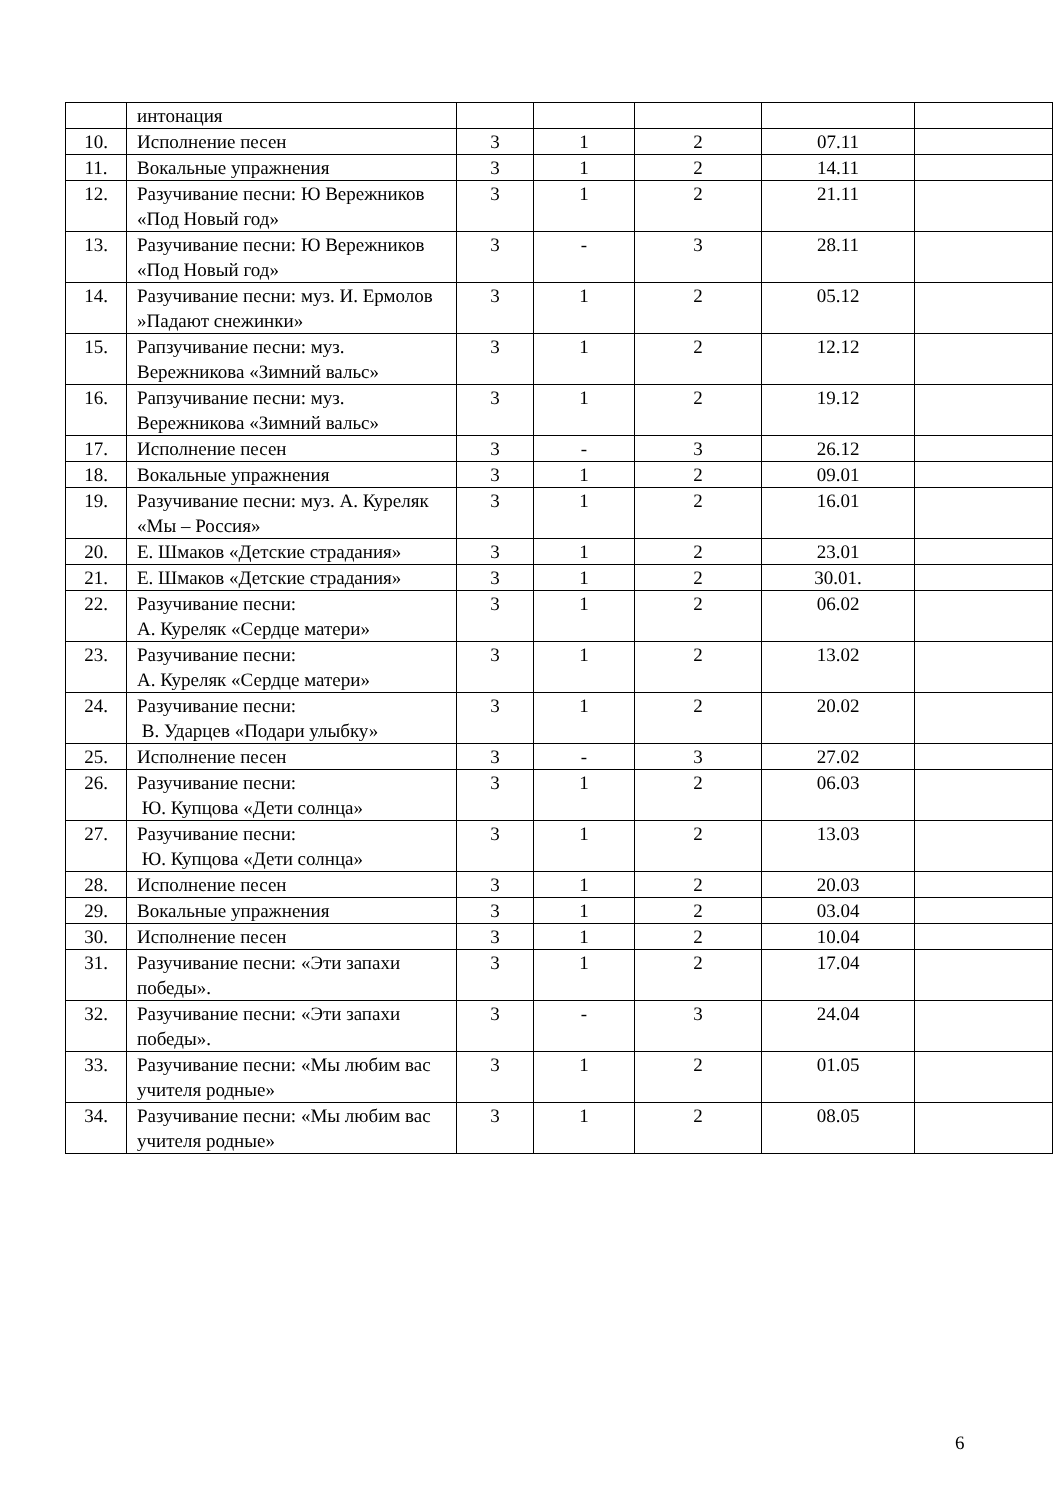| | интонация | | | | | |
| 10. | Исполнение песен | 3 | 1 | 2 | 07.11 | |
| 11. | Вокальные упражнения | 3 | 1 | 2 | 14.11 | |
| 12. | Разучивание песни: Ю Вережников «Под Новый год» | 3 | 1 | 2 | 21.11 | |
| 13. | Разучивание песни: Ю Вережников «Под Новый год» | 3 | - | 3 | 28.11 | |
| 14. | Разучивание песни: муз. И. Ермолов »Падают снежинки» | 3 | 1 | 2 | 05.12 | |
| 15. | Рапзучивание песни: муз. Вережникова «Зимний вальс» | 3 | 1 | 2 | 12.12 | |
| 16. | Рапзучивание песни: муз. Вережникова «Зимний вальс» | 3 | 1 | 2 | 19.12 | |
| 17. | Исполнение песен | 3 | - | 3 | 26.12 | |
| 18. | Вокальные упражнения | 3 | 1 | 2 | 09.01 | |
| 19. | Разучивание песни: муз. А. Куреляк «Мы – Россия» | 3 | 1 | 2 | 16.01 | |
| 20. | Е. Шмаков «Детские страдания» | 3 | 1 | 2 | 23.01 | |
| 21. | Е. Шмаков «Детские страдания» | 3 | 1 | 2 | 30.01. | |
| 22. | Разучивание песни: А. Куреляк «Сердце матери» | 3 | 1 | 2 | 06.02 | |
| 23. | Разучивание песни: А. Куреляк «Сердце матери» | 3 | 1 | 2 | 13.02 | |
| 24. | Разучивание песни: В. Ударцев «Подари улыбку» | 3 | 1 | 2 | 20.02 | |
| 25. | Исполнение песен | 3 | - | 3 | 27.02 | |
| 26. | Разучивание песни: Ю. Купцова «Дети солнца» | 3 | 1 | 2 | 06.03 | |
| 27. | Разучивание песни: Ю. Купцова «Дети солнца» | 3 | 1 | 2 | 13.03 | |
| 28. | Исполнение песен | 3 | 1 | 2 | 20.03 | |
| 29. | Вокальные упражнения | 3 | 1 | 2 | 03.04 | |
| 30. | Исполнение песен | 3 | 1 | 2 | 10.04 | |
| 31. | Разучивание песни: «Эти запахи победы». | 3 | 1 | 2 | 17.04 | |
| 32. | Разучивание песни: «Эти запахи победы». | 3 | - | 3 | 24.04 | |
| 33. | Разучивание песни: «Мы любим вас учителя родные» | 3 | 1 | 2 | 01.05 | |
| 34. | Разучивание песни: «Мы любим вас учителя родные» | 3 | 1 | 2 | 08.05 | |
6